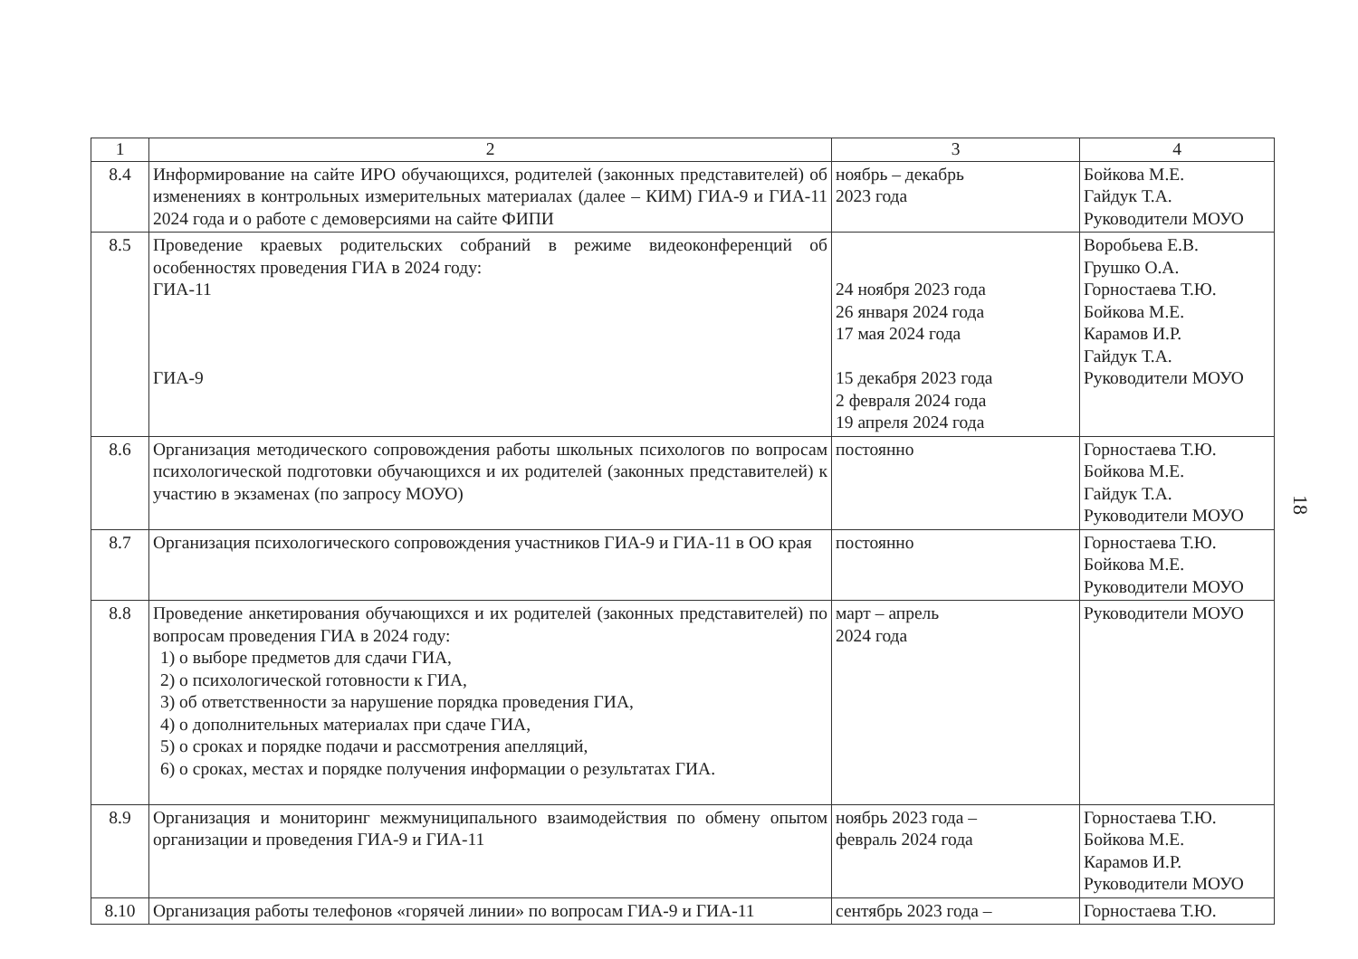| 1 | 2 | 3 | 4 |
| --- | --- | --- | --- |
| 8.4 | Информирование на сайте ИРО обучающихся, родителей (законных представителей) об изменениях в контрольных измерительных материалах (далее – КИМ) ГИА-9 и ГИА-11 2024 года и о работе с демоверсиями на сайте ФИПИ | ноябрь – декабрь 2023 года | Бойкова М.Е. Гайдук Т.А. Руководители МОУО |
| 8.5 | Проведение краевых родительских собраний в режиме видеоконференций об особенностях проведения ГИА в 2024 году: ГИА-11 ГИА-9 | 24 ноября 2023 года 26 января 2024 года 17 мая 2024 года 15 декабря 2023 года 2 февраля 2024 года 19 апреля 2024 года | Воробьева Е.В. Грушко О.А. Горностаева Т.Ю. Бойкова М.Е. Карамов И.Р. Гайдук Т.А. Руководители МОУО |
| 8.6 | Организация методического сопровождения работы школьных психологов по вопросам психологической подготовки обучающихся и их родителей (законных представителей) к участию в экзаменах (по запросу МОУО) | постоянно | Горностаева Т.Ю. Бойкова М.Е. Гайдук Т.А. Руководители МОУО |
| 8.7 | Организация психологического сопровождения участников ГИА-9 и ГИА-11 в ОО края | постоянно | Горностаева Т.Ю. Бойкова М.Е. Руководители МОУО |
| 8.8 | Проведение анкетирования обучающихся и их родителей (законных представителей) по вопросам проведения ГИА в 2024 году: 1) о выборе предметов для сдачи ГИА, 2) о психологической готовности к ГИА, 3) об ответственности за нарушение порядка проведения ГИА, 4) о дополнительных материалах при сдаче ГИА, 5) о сроках и порядке подачи и рассмотрения апелляций, 6) о сроках, местах и порядке получения информации о результатах ГИА. | март – апрель 2024 года | Руководители МОУО |
| 8.9 | Организация и мониторинг межмуниципального взаимодействия по обмену опытом организации и проведения ГИА-9 и ГИА-11 | ноябрь 2023 года – февраль 2024 года | Горностаева Т.Ю. Бойкова М.Е. Карамов И.Р. Руководители МОУО |
| 8.10 | Организация работы телефонов «горячей линии» по вопросам ГИА-9 и ГИА-11 | сентябрь 2023 года – | Горностаева Т.Ю. |
18